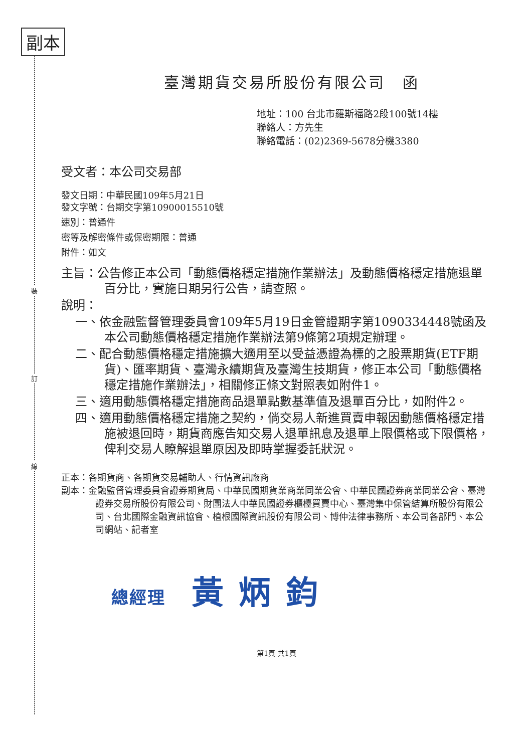副本
裝
訂
線
臺灣期貨交易所股份有限公司　函
地址：100 台北市羅斯福路2段100號14樓
聯絡人：方先生
聯絡電話：(02)2369-5678分機3380
受文者：本公司交易部
發文日期：中華民國109年5月21日
發文字號：台期交字第10900015510號
速別：普通件
密等及解密條件或保密期限：普通
附件：如文
主旨：公告修正本公司「動態價格穩定措施作業辦法」及動態價格穩定措施退單百分比，實施日期另行公告，請查照。
說明：
一、依金融監督管理委員會109年5月19日金管證期字第1090334448號函及本公司動態價格穩定措施作業辦法第9條第2項規定辦理。
二、配合動態價格穩定措施擴大適用至以受益憑證為標的之股票期貨(ETF期貨)、匯率期貨、臺灣永續期貨及臺灣生技期貨，修正本公司「動態價格穩定措施作業辦法」，相關修正條文對照表如附件1。
三、適用動態價格穩定措施商品退單點數基準值及退單百分比，如附件2。
四、適用動態價格穩定措施之契約，倘交易人新進買賣申報因動態價格穩定措施被退回時，期貨商應告知交易人退單訊息及退單上限價格或下限價格，俾利交易人瞭解退單原因及即時掌握委託狀況。
正本：各期貨商、各期貨交易輔助人、行情資訊廠商
副本：金融監督管理委員會證券期貨局、中華民國期貨業商業同業公會、中華民國證券商業同業公會、臺灣證券交易所股份有限公司、財團法人中華民國證券櫃檯買賣中心、臺灣集中保管結算所股份有限公司、台北國際金融資訊協會、植根國際資訊股份有限公司、博仲法律事務所、本公司各部門、本公司網站、記者室
總經理 黃炳鈞
第1頁 共1頁